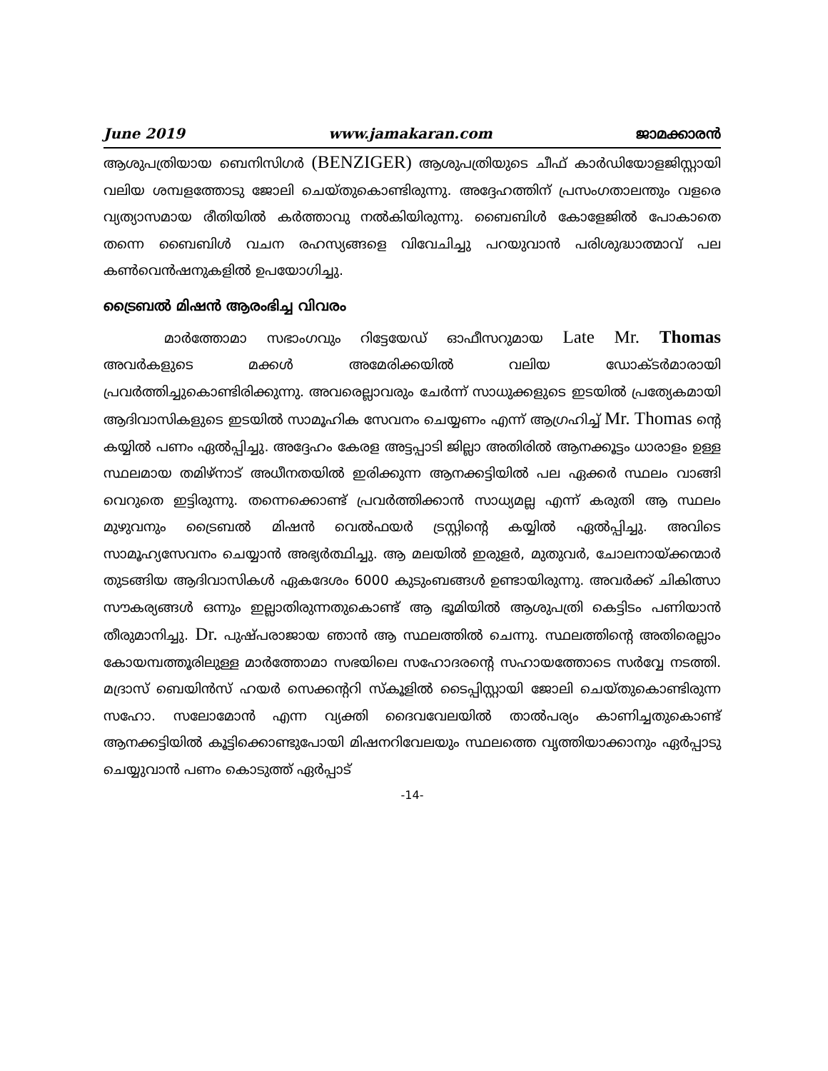June 2019 www.jamakaran.com ജാമക്കാരൻ
ആശുപത്രിയായ ബെനിസിഗർ (BENZIGER) ആശുപത്രിയുടെ ചീഫ് കാർഡിയോളജിസ്റ്റായി വലിയ ശമ്പളത്തോടു ജോലി ചെയ്തുകൊണ്ടിരുന്നു. അദ്ദേഹത്തിന് പ്രസംഗതാലന്തും വളരെ വ്യത്യാസമായ രീതിയിൽ കർത്താവു നൽകിയിരുന്നു. ബൈബിൾ കോളേജിൽ പോകാതെ തന്നെ ബൈബിൾ വചന രഹസ്യങ്ങളെ വിവേചിച്ചു പറയുവാൻ പരിശുദ്ധാത്മാവ് പല കൺവെൻഷനുകളിൽ ഉപയോഗിച്ചു.
ട്രൈബൽ മിഷൻ ആരംഭിച്ച വിവരം
മാർത്തോമാ സഭാംഗവും റിട്ടേയേഡ് ഓഫീസറുമായ Late Mr. Thomas അവർകളുടെ മക്കൾ അമേരിക്കയിൽ വലിയ ഡോക്ടർമാരായി പ്രവർത്തിച്ചുകൊണ്ടിരിക്കുന്നു. അവരെല്ലാവരും ചേർന്ന് സാധുക്കളുടെ ഇടയിൽ പ്രത്യേകമായി ആദിവാസികളുടെ ഇടയിൽ സാമൂഹിക സേവനം ചെയ്യണം എന്ന് ആഗ്രഹിച്ച് Mr. Thomas ന്റെ കയ്യിൽ പണം ഏൽപ്പിച്ചു. അദ്ദേഹം കേരള അട്ടപ്പാടി ജില്ലാ അതിരിൽ ആനക്കൂട്ടം ധാരാളം ഉള്ള സ്ഥലമായ തമിഴ്നാട് അധീനതയിൽ ഇരിക്കുന്ന ആനക്കട്ടിയിൽ പല ഏക്കർ സ്ഥലം വാങ്ങി വെറുതെ ഇട്ടിരുന്നു. തന്നെക്കൊണ്ട് പ്രവർത്തിക്കാൻ സാധ്യമല്ല എന്ന് കരുതി ആ സ്ഥലം മുഴുവനും ട്രൈബൽ മിഷൻ വെൽഫയർ ട്രസ്റ്റിന്റെ കയ്യിൽ ഏൽപ്പിച്ചു. അവിടെ സാമൂഹ്യസേവനം ചെയ്യാൻ അഭ്യർത്ഥിച്ചു. ആ മലയിൽ ഇരുളർ, മുതുവർ, ചോലനായ്ക്കന്മാർ തുടങ്ങിയ ആദിവാസികൾ ഏകദേശം 6000 കുടുംബങ്ങൾ ഉണ്ടായിരുന്നു. അവർക്ക് ചികിത്സാ സൗകര്യങ്ങൾ ഒന്നും ഇല്ലാതിരുന്നതുകൊണ്ട് ആ ഭൂമിയിൽ ആശുപത്രി കെട്ടിടം പണിയാൻ തീരുമാനിച്ചു. Dr. പുഷ്പരാജായ ഞാൻ ആ സ്ഥലത്തിൽ ചെന്നു. സ്ഥലത്തിന്റെ അതിരെല്ലാം കോയമ്പത്തൂരിലുള്ള മാർത്തോമാ സഭയിലെ സഹോദരന്റെ സഹായത്തോടെ സർവ്വേ നടത്തി. മദ്രാസ് ബെയിൻസ് ഹയർ സെക്കന്ററി സ്കൂളിൽ ടൈപ്പിസ്റ്റായി ജോലി ചെയ്തുകൊണ്ടിരുന്ന സഹോ. സലോമോൻ എന്ന വ്യക്തി ദൈവവേലയിൽ താൽപര്യം കാണിച്ചതുകൊണ്ട് ആനക്കട്ടിയിൽ കൂട്ടിക്കൊണ്ടുപോയി മിഷനറിവേലയും സ്ഥലത്തെ വൃത്തിയാക്കാനും ഏർപ്പാടു ചെയ്യുവാൻ പണം കൊടുത്ത് ഏർപ്പാട്
-14-